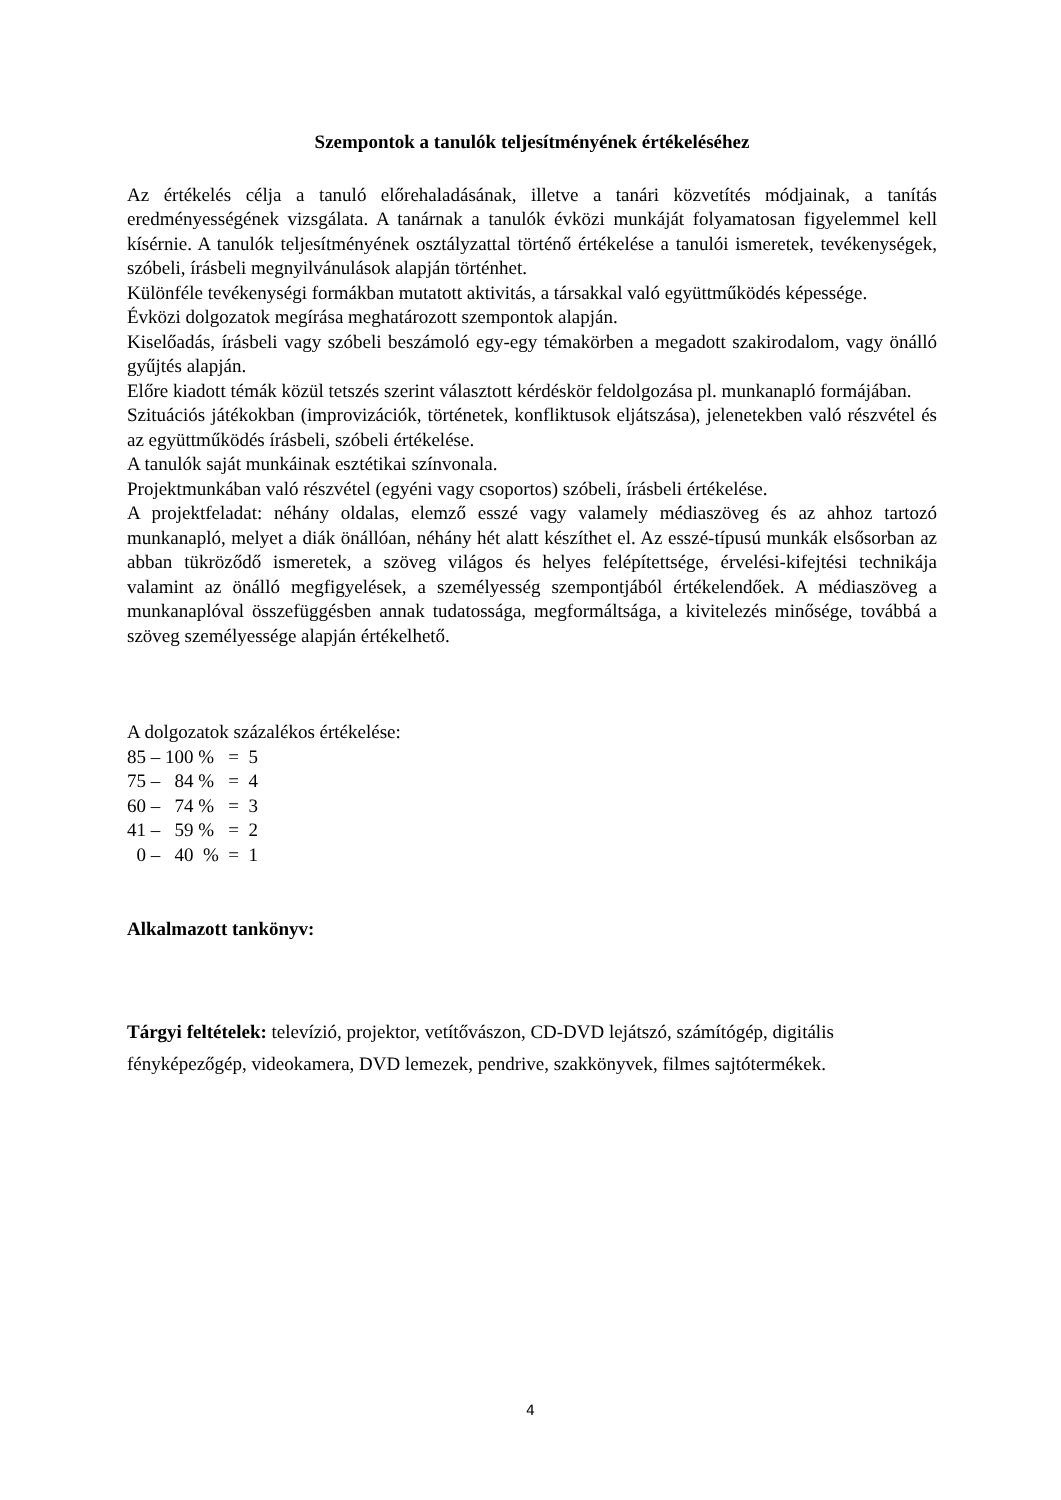Szempontok a tanulók teljesítményének értékeléséhez
Az értékelés célja a tanuló előrehaladásának, illetve a tanári közvetítés módjainak, a tanítás eredményességének vizsgálata. A tanárnak a tanulók évközi munkáját folyamatosan figyelemmel kell kísérnie. A tanulók teljesítményének osztályzattal történő értékelése a tanulói ismeretek, tevékenységek, szóbeli, írásbeli megnyilvánulások alapján történhet.
Különféle tevékenységi formákban mutatott aktivitás, a társakkal való együttműködés képessége.
Évközi dolgozatok megírása meghatározott szempontok alapján.
Kiselőadás, írásbeli vagy szóbeli beszámoló egy-egy témakörben a megadott szakirodalom, vagy önálló gyűjtés alapján.
Előre kiadott témák közül tetszés szerint választott kérdéskör feldolgozása pl. munkanapló formájában.
Szituációs játékokban (improvizációk, történetek, konfliktusok eljátszása), jelenetekben való részvétel és az együttműködés írásbeli, szóbeli értékelése.
A tanulók saját munkáinak esztétikai színvonala.
Projektmunkában való részvétel (egyéni vagy csoportos) szóbeli, írásbeli értékelése.
A projektfeladat: néhány oldalas, elemző esszé vagy valamely médiaszöveg és az ahhoz tartozó munkanapló, melyet a diák önállóan, néhány hét alatt készíthet el. Az esszé-típusú munkák elsősorban az abban tükröződő ismeretek, a szöveg világos és helyes felépítettsége, érvelési-kifejtési technikája valamint az önálló megfigyelések, a személyesség szempontjából értékelendőek. A médiaszöveg a munkanaplóval összefüggésben annak tudatossága, megformáltsága, a kivitelezés minősége, továbbá a szöveg személyessége alapján értékelhető.
A dolgozatok százalékos értékelése:
85 – 100 % = 5
75 – 84 % = 4
60 – 74 % = 3
41 – 59 % = 2
0 – 40 % = 1
Alkalmazott tankönyv:
Tárgyi feltételek: televízió, projektor, vetítővászon, CD-DVD lejátszó, számítógép, digitális fényképezőgép, videokamera, DVD lemezek, pendrive, szakkönyvek, filmes sajtótermékek.
4